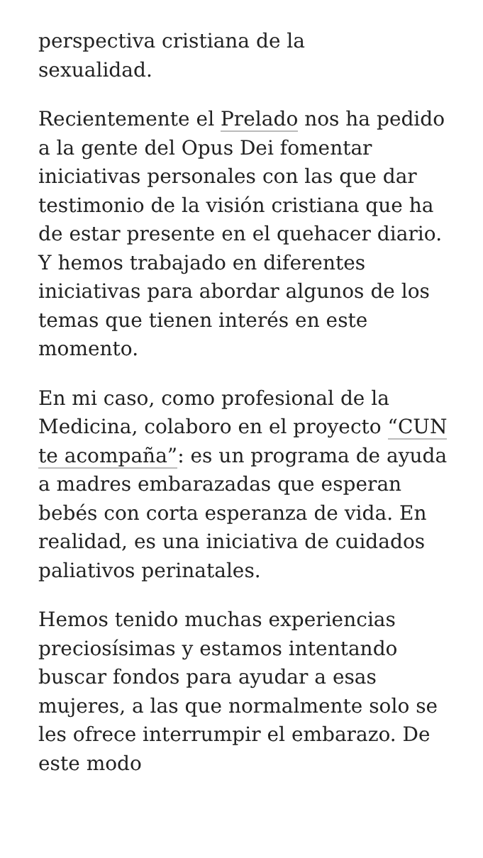perspectiva cristiana de la
sexualidad.
Recientemente el Prelado nos ha pedido a la gente del Opus Dei fomentar iniciativas personales con las que dar testimonio de la visión cristiana que ha de estar presente en el quehacer diario. Y hemos trabajado en diferentes iniciativas para abordar algunos de los temas que tienen interés en este momento.
En mi caso, como profesional de la Medicina, colaboro en el proyecto “CUN te acompaña”: es un programa de ayuda a madres embarazadas que esperan bebés con corta esperanza de vida. En realidad, es una iniciativa de cuidados paliativos perinatales.
Hemos tenido muchas experiencias preciosísimas y estamos intentando buscar fondos para ayudar a esas mujeres, a las que normalmente solo se les ofrece interrumpir el embarazo. De este modo